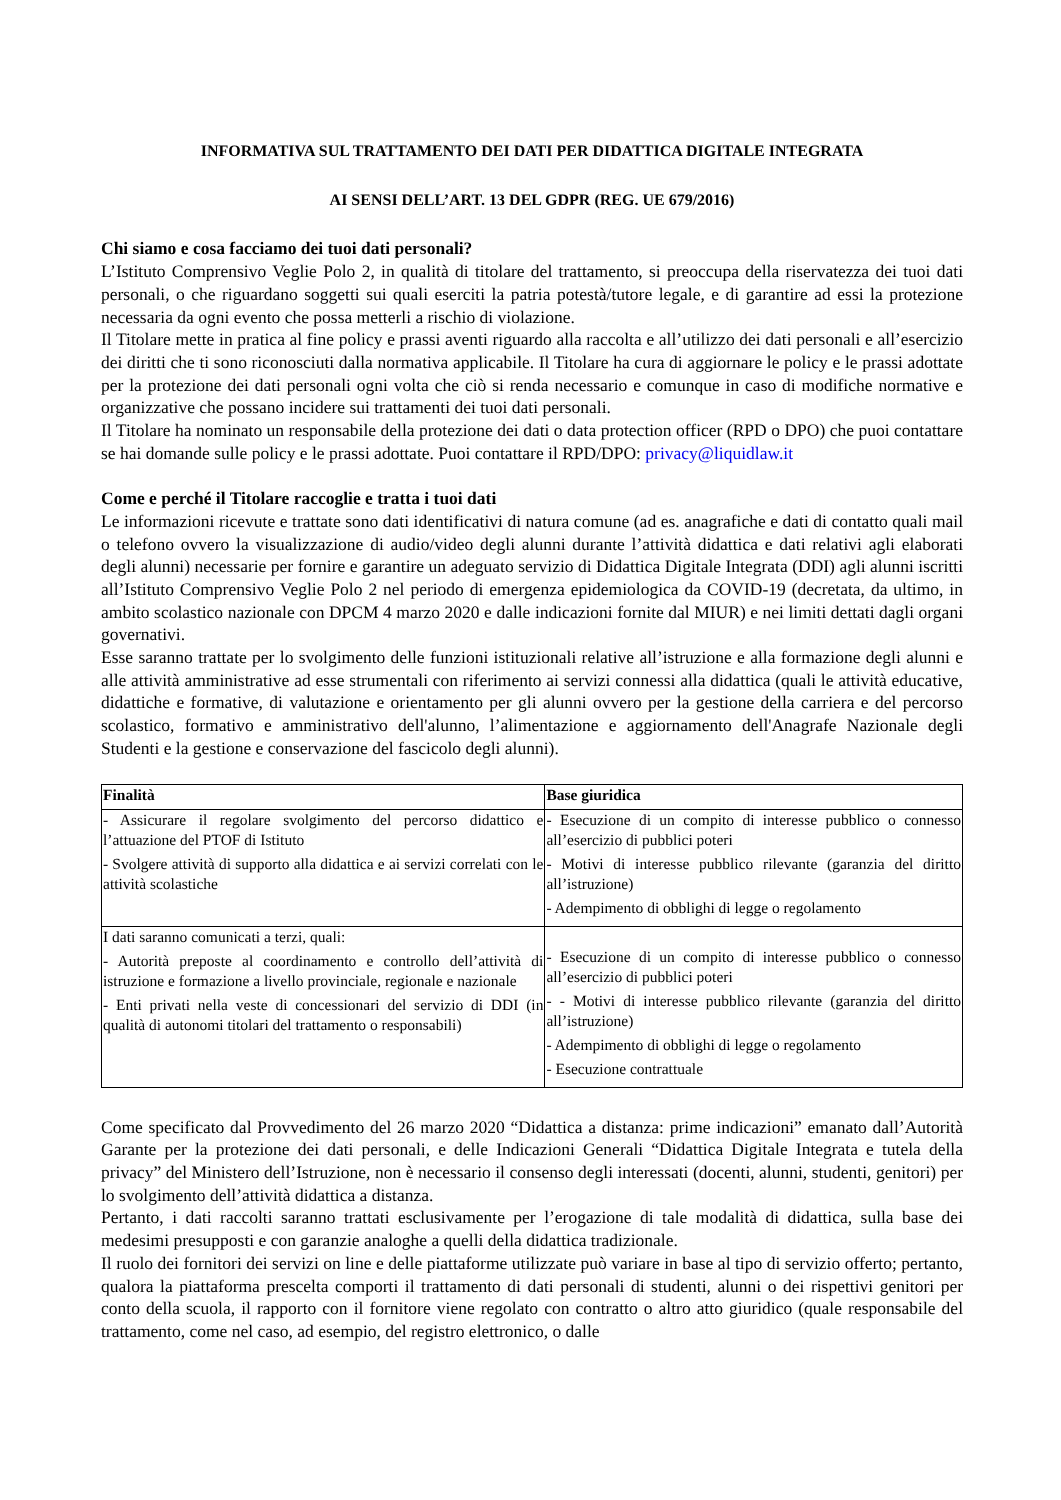INFORMATIVA SUL TRATTAMENTO DEI DATI PER DIDATTICA DIGITALE INTEGRATA
AI SENSI DELL’ART. 13 DEL GDPR (REG. UE 679/2016)
Chi siamo e cosa facciamo dei tuoi dati personali?
L’Istituto Comprensivo Veglie Polo 2, in qualità di titolare del trattamento, si preoccupa della riservatezza dei tuoi dati personali, o che riguardano soggetti sui quali eserciti la patria potestà/tutore legale, e di garantire ad essi la protezione necessaria da ogni evento che possa metterli a rischio di violazione.
Il Titolare mette in pratica al fine policy e prassi aventi riguardo alla raccolta e all’utilizzo dei dati personali e all’esercizio dei diritti che ti sono riconosciuti dalla normativa applicabile. Il Titolare ha cura di aggiornare le policy e le prassi adottate per la protezione dei dati personali ogni volta che ciò si renda necessario e comunque in caso di modifiche normative e organizzative che possano incidere sui trattamenti dei tuoi dati personali.
Il Titolare ha nominato un responsabile della protezione dei dati o data protection officer (RPD o DPO) che puoi contattare se hai domande sulle policy e le prassi adottate. Puoi contattare il RPD/DPO: privacy@liquidlaw.it
Come e perché il Titolare raccoglie e tratta i tuoi dati
Le informazioni ricevute e trattate sono dati identificativi di natura comune (ad es. anagrafiche e dati di contatto quali mail o telefono ovvero la visualizzazione di audio/video degli alunni durante l’attività didattica e dati relativi agli elaborati degli alunni) necessarie per fornire e garantire un adeguato servizio di Didattica Digitale Integrata (DDI) agli alunni iscritti all’Istituto Comprensivo Veglie Polo 2 nel periodo di emergenza epidemiologica da COVID-19 (decretata, da ultimo, in ambito scolastico nazionale con DPCM 4 marzo 2020 e dalle indicazioni fornite dal MIUR) e nei limiti dettati dagli organi governativi.
Esse saranno trattate per lo svolgimento delle funzioni istituzionali relative all’istruzione e alla formazione degli alunni e alle attività amministrative ad esse strumentali con riferimento ai servizi connessi alla didattica (quali le attività educative, didattiche e formative, di valutazione e orientamento per gli alunni ovvero per la gestione della carriera e del percorso scolastico, formativo e amministrativo dell'alunno, l’alimentazione e aggiornamento dell'Anagrafe Nazionale degli Studenti e la gestione e conservazione del fascicolo degli alunni).
| Finalità | Base giuridica |
| --- | --- |
| - Assicurare il regolare svolgimento del percorso didattico e l’attuazione del PTOF di Istituto - Svolgere attività di supporto alla didattica e ai servizi correlati con le attività scolastiche | - Esecuzione di un compito di interesse pubblico o connesso all’esercizio di pubblici poteri - Motivi di interesse pubblico rilevante (garanzia del diritto all’istruzione) - Adempimento di obblighi di legge o regolamento |
| I dati saranno comunicati a terzi, quali: - Autorità preposte al coordinamento e controllo dell’attività di istruzione e formazione a livello provinciale, regionale e nazionale - Enti privati nella veste di concessionari del servizio di DDI (in qualità di autonomi titolari del trattamento o responsabili) | - Esecuzione di un compito di interesse pubblico o connesso all’esercizio di pubblici poteri - - Motivi di interesse pubblico rilevante (garanzia del diritto all’istruzione) - Adempimento di obblighi di legge o regolamento - Esecuzione contrattuale |
Come specificato dal Provvedimento del 26 marzo 2020 “Didattica a distanza: prime indicazioni” emanato dall’Autorità Garante per la protezione dei dati personali, e delle Indicazioni Generali “Didattica Digitale Integrata e tutela della privacy” del Ministero dell’Istruzione, non è necessario il consenso degli interessati (docenti, alunni, studenti, genitori) per lo svolgimento dell’attività didattica a distanza.
Pertanto, i dati raccolti saranno trattati esclusivamente per l’erogazione di tale modalità di didattica, sulla base dei medesimi presupposti e con garanzie analoghe a quelli della didattica tradizionale.
Il ruolo dei fornitori dei servizi on line e delle piattaforme utilizzate può variare in base al tipo di servizio offerto; pertanto, qualora la piattaforma prescelta comporti il trattamento di dati personali di studenti, alunni o dei rispettivi genitori per conto della scuola, il rapporto con il fornitore viene regolato con contratto o altro atto giuridico (quale responsabile del trattamento, come nel caso, ad esempio, del registro elettronico, o dalle